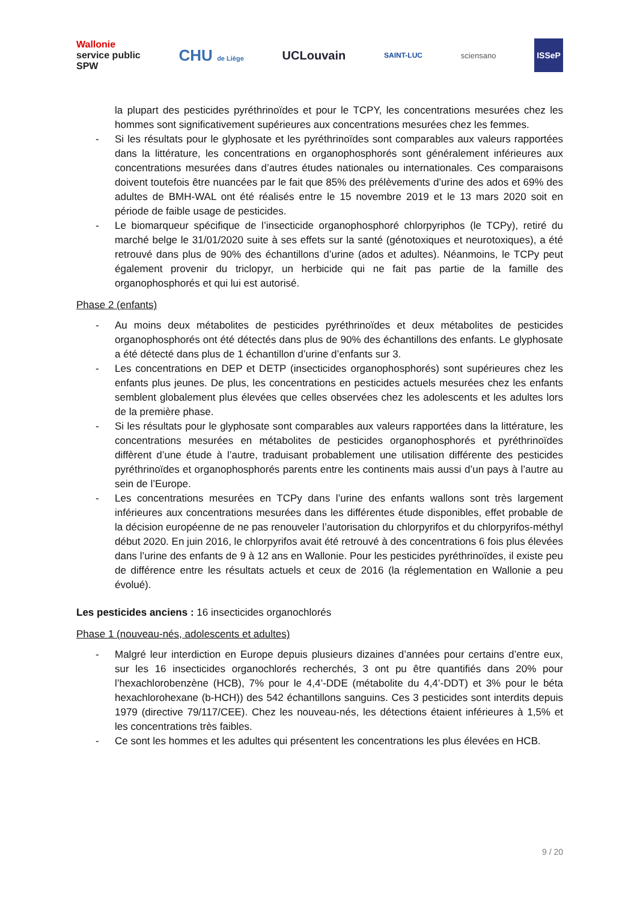Wallonie
service public
SPW CHU de Liège UCLouvain SAINT-LUC sciensano ISSeP
la plupart des pesticides pyréthrinoïdes et pour le TCPY, les concentrations mesurées chez les hommes sont significativement supérieures aux concentrations mesurées chez les femmes.
- Si les résultats pour le glyphosate et les pyréthrinoïdes sont comparables aux valeurs rapportées dans la littérature, les concentrations en organophosphorés sont généralement inférieures aux concentrations mesurées dans d’autres études nationales ou internationales. Ces comparaisons doivent toutefois être nuancées par le fait que 85% des prélèvements d’urine des ados et 69% des adultes de BMH-WAL ont été réalisés entre le 15 novembre 2019 et le 13 mars 2020 soit en période de faible usage de pesticides.
- Le biomarqueur spécifique de l’insecticide organophosphoré chlorpyriphos (le TCPy), retiré du marché belge le 31/01/2020 suite à ses effets sur la santé (génotoxiques et neurotoxiques), a été retrouvé dans plus de 90% des échantillons d’urine (ados et adultes). Néanmoins, le TCPy peut également provenir du triclopyr, un herbicide qui ne fait pas partie de la famille des organophosphorés et qui lui est autorisé.
Phase 2 (enfants)
- Au moins deux métabolites de pesticides pyréthrinoïdes et deux métabolites de pesticides organophosphorés ont été détectés dans plus de 90% des échantillons des enfants. Le glyphosate a été détecté dans plus de 1 échantillon d’urine d’enfants sur 3.
- Les concentrations en DEP et DETP (insecticides organophosphorés) sont supérieures chez les enfants plus jeunes. De plus, les concentrations en pesticides actuels mesurées chez les enfants semblent globalement plus élevées que celles observées chez les adolescents et les adultes lors de la première phase.
- Si les résultats pour le glyphosate sont comparables aux valeurs rapportées dans la littérature, les concentrations mesurées en métabolites de pesticides organophosphorés et pyréthrinoïdes diffèrent d’une étude à l’autre, traduisant probablement une utilisation différente des pesticides pyréthrinoïdes et organophosphorés parents entre les continents mais aussi d’un pays à l’autre au sein de l’Europe.
- Les concentrations mesurées en TCPy dans l’urine des enfants wallons sont très largement inférieures aux concentrations mesurées dans les différentes étude disponibles, effet probable de la décision européenne de ne pas renouveler l’autorisation du chlorpyrifos et du chlorpyrifos-méthyl début 2020. En juin 2016, le chlorpyrifos avait été retrouvé à des concentrations 6 fois plus élevées dans l’urine des enfants de 9 à 12 ans en Wallonie. Pour les pesticides pyréthrinoïdes, il existe peu de différence entre les résultats actuels et ceux de 2016 (la réglementation en Wallonie a peu évolué).
Les pesticides anciens : 16 insecticides organochlorés
Phase 1 (nouveau-nés, adolescents et adultes)
- Malgré leur interdiction en Europe depuis plusieurs dizaines d’années pour certains d’entre eux, sur les 16 insecticides organochlorés recherchés, 3 ont pu être quantifiés dans 20% pour l’hexachlorobenzène (HCB), 7% pour le 4,4’-DDE (métabolite du 4,4’-DDT) et 3% pour le béta hexachlorohexane (b-HCH)) des 542 échantillons sanguins. Ces 3 pesticides sont interdits depuis 1979 (directive 79/117/CEE). Chez les nouveau-nés, les détections étaient inférieures à 1,5% et les concentrations très faibles.
- Ce sont les hommes et les adultes qui présentent les concentrations les plus élevées en HCB.
9 / 20